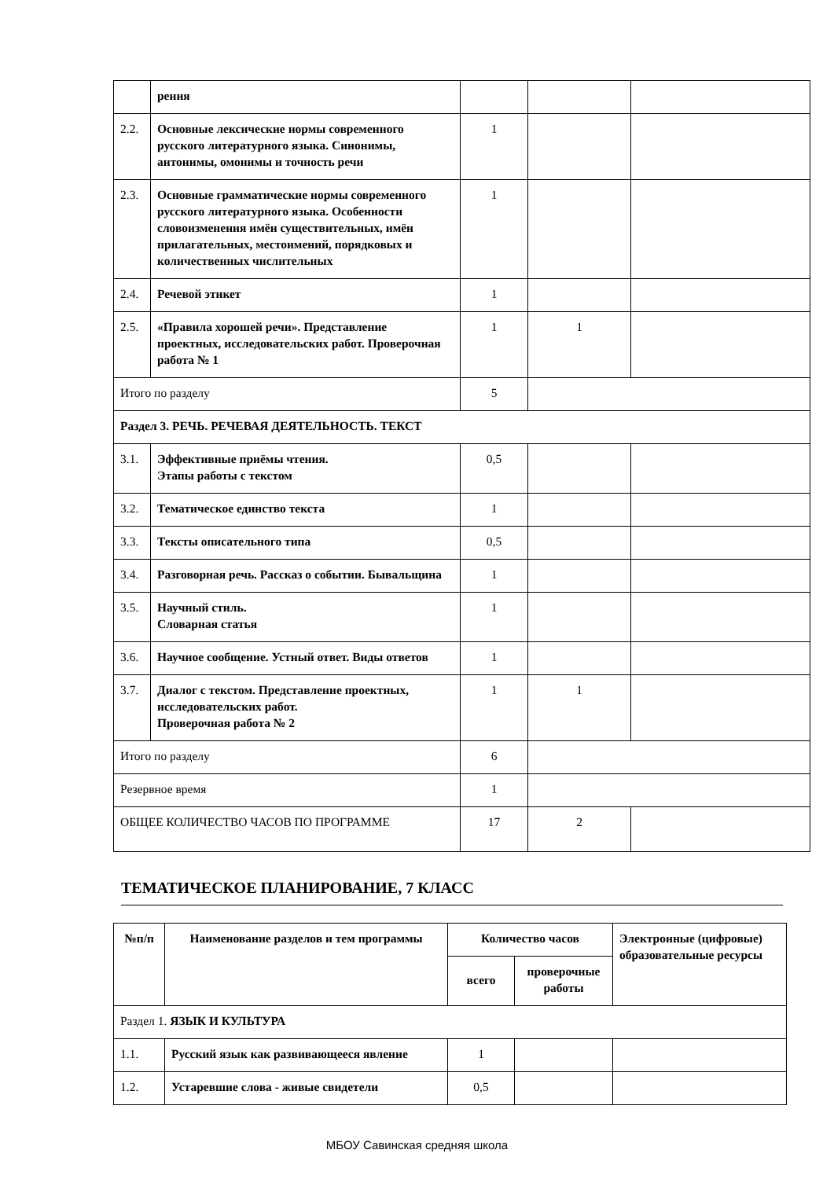| | рения | | | |
| 2.2. | Основные лексические нормы современного русского литературного языка. Синонимы, антонимы, омонимы и точность речи | 1 | | |
| 2.3. | Основные грамматические нормы современного русского литературного языка. Особенности словоизменения имён существительных, имён прилагательных, местоимений, порядковых и количественных числительных | 1 | | |
| 2.4. | Речевой этикет | 1 | | |
| 2.5. | «Правила хорошей речи». Представление проектных, исследовательских работ. Проверочная работа № 1 | 1 | 1 | |
| Итого по разделу | | 5 | | |
| Раздел 3. РЕЧЬ. РЕЧЕВАЯ ДЕЯТЕЛЬНОСТЬ. ТЕКСТ | | | | |
| 3.1. | Эффективные приёмы чтения. Этапы работы с текстом | 0,5 | | |
| 3.2. | Тематическое единство текста | 1 | | |
| 3.3. | Тексты описательного типа | 0,5 | | |
| 3.4. | Разговорная речь. Рассказ о событии. Бывальщина | 1 | | |
| 3.5. | Научный стиль. Словарная статья | 1 | | |
| 3.6. | Научное сообщение. Устный ответ. Виды ответов | 1 | | |
| 3.7. | Диалог с текстом. Представление проектных, исследовательских работ. Проверочная работа № 2 | 1 | 1 | |
| Итого по разделу | | 6 | | |
| Резервное время | | 1 | | |
| ОБЩЕЕ КОЛИЧЕСТВО ЧАСОВ ПО ПРОГРАММЕ | | 17 | 2 | |
ТЕМАТИЧЕСКОЕ ПЛАНИРОВАНИЕ, 7 КЛАСС
| №п/п | Наименование разделов и тем программы | Количество часов | | Электронные (цифровые) образовательные ресурсы |
| --- | --- | --- | --- | --- |
| | | всего | проверочные работы | |
| Раздел 1. ЯЗЫК И КУЛЬТУРА | | | | |
| 1.1. | Русский язык как развивающееся явление | 1 | | |
| 1.2. | Устаревшие слова - живые свидетели | 0,5 | | |
МБОУ Савинская средняя школа